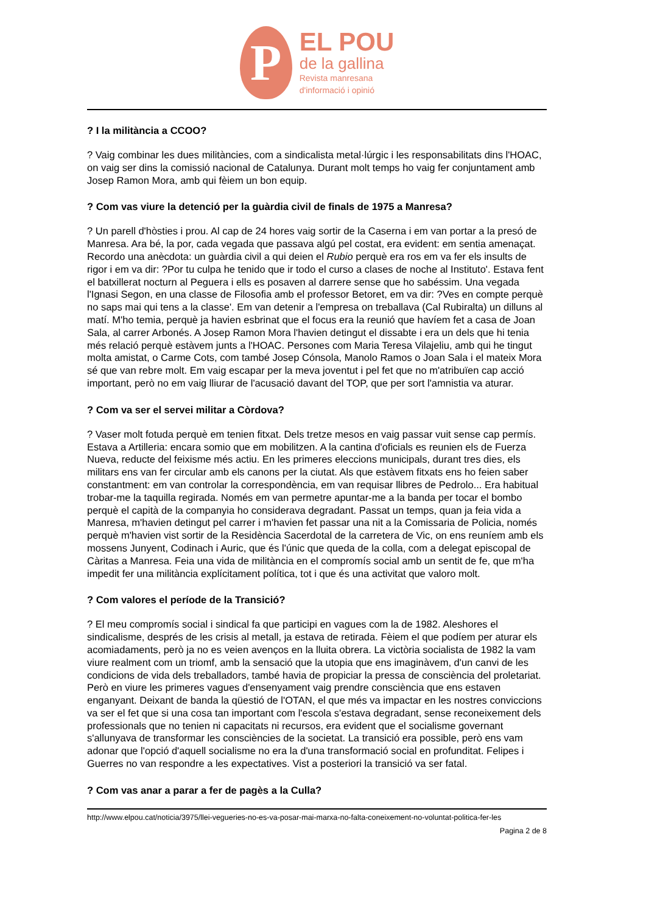P
EL POU
de la gallina
Revista manresana
d'informació i opinió
? I la militància a CCOO?
? Vaig combinar les dues militàncies, com a sindicalista metal·lúrgic i les responsabilitats dins l'HOAC, on vaig ser dins la comissió nacional de Catalunya. Durant molt temps ho vaig fer conjuntament amb Josep Ramon Mora, amb qui fèiem un bon equip.
? Com vas viure la detenció per la guàrdia civil de finals de 1975 a Manresa?
? Un parell d'hòsties i prou. Al cap de 24 hores vaig sortir de la Caserna i em van portar a la presó de Manresa. Ara bé, la por, cada vegada que passava algú pel costat, era evident: em sentia amenaçat. Recordo una anècdota: un guàrdia civil a qui deien el Rubio perquè era ros em va fer els insults de rigor i em va dir: ?Por tu culpa he tenido que ir todo el curso a clases de noche al Instituto'. Estava fent el batxillerat nocturn al Peguera i ells es posaven al darrere sense que ho sabéssim. Una vegada l'Ignasi Segon, en una classe de Filosofia amb el professor Betoret, em va dir: ?Ves en compte perquè no saps mai qui tens a la classe'. Em van detenir a l'empresa on treballava (Cal Rubiralta) un dilluns al matí. M'ho temia, perquè ja havien esbrinat que el focus era la reunió que havíem fet a casa de Joan Sala, al carrer Arbonés. A Josep Ramon Mora l'havien detingut el dissabte i era un dels que hi tenia més relació perquè estàvem junts a l'HOAC. Persones com Maria Teresa Vilajeliu, amb qui he tingut molta amistat, o Carme Cots, com també Josep Cónsola, Manolo Ramos o Joan Sala i el mateix Mora sé que van rebre molt. Em vaig escapar per la meva joventut i pel fet que no m'atribuïen cap acció important, però no em vaig lliurar de l'acusació davant del TOP, que per sort l'amnistia va aturar.
? Com va ser el servei militar a Còrdova?
? Vaser molt fotuda perquè em tenien fitxat. Dels tretze mesos en vaig passar vuit sense cap permís. Estava a Artilleria: encara somio que em mobilitzen. A la cantina d'oficials es reunien els de Fuerza Nueva, reducte del feixisme més actiu. En les primeres eleccions municipals, durant tres dies, els militars ens van fer circular amb els canons per la ciutat. Als que estàvem fitxats ens ho feien saber constantment: em van controlar la correspondència, em van requisar llibres de Pedrolo... Era habitual trobar-me la taquilla regirada. Només em van permetre apuntar-me a la banda per tocar el bombo perquè el capità de la companyia ho considerava degradant. Passat un temps, quan ja feia vida a Manresa, m'havien detingut pel carrer i m'havien fet passar una nit a la Comissaria de Policia, només perquè m'havien vist sortir de la Residència Sacerdotal de la carretera de Vic, on ens reuníem amb els mossens Junyent, Codinach i Auric, que és l'únic que queda de la colla, com a delegat episcopal de Càritas a Manresa. Feia una vida de militància en el compromís social amb un sentit de fe, que m'ha impedit fer una militància explícitament política, tot i que és una activitat que valoro molt.
? Com valores el període de la Transició?
? El meu compromís social i sindical fa que participi en vagues com la de 1982. Aleshores el sindicalisme, després de les crisis al metall, ja estava de retirada. Fèiem el que podíem per aturar els acomiadaments, però ja no es veien avenços en la lluita obrera. La victòria socialista de 1982 la vam viure realment com un triomf, amb la sensació que la utopia que ens imaginàvem, d'un canvi de les condicions de vida dels treballadors, també havia de propiciar la pressa de consciència del proletariat. Però en viure les primeres vagues d'ensenyament vaig prendre consciència que ens estaven enganyant. Deixant de banda la qüestió de l'OTAN, el que més va impactar en les nostres conviccions va ser el fet que si una cosa tan important com l'escola s'estava degradant, sense reconeixement dels professionals que no tenien ni capacitats ni recursos, era evident que el socialisme governant s'allunyava de transformar les consciències de la societat. La transició era possible, però ens vam adonar que l'opció d'aquell socialisme no era la d'una transformació social en profunditat. Felipes i Guerres no van respondre a les expectatives. Vist a posteriori la transició va ser fatal.
? Com vas anar a parar a fer de pagès a la Culla?
http://www.elpou.cat/noticia/3975/llei-vegueries-no-es-va-posar-mai-marxa-no-falta-coneixement-no-voluntat-politica-fer-les
Pagina 2 de 8